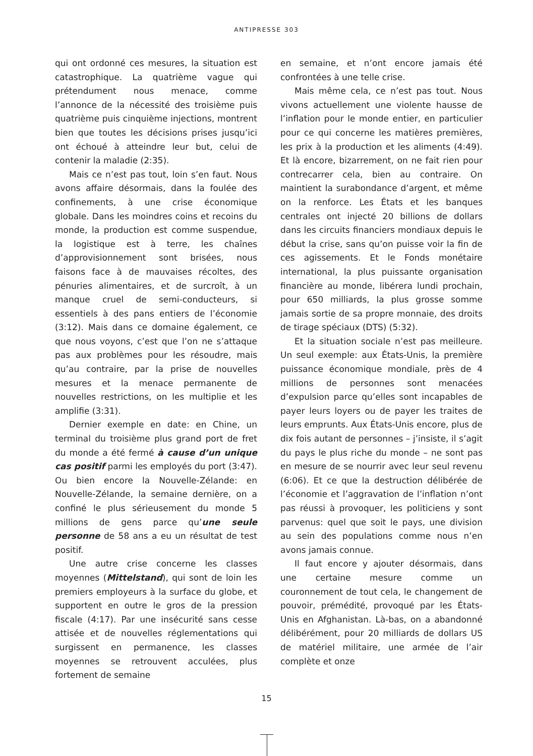ANTIPRESSE 303
qui ont ordonné ces mesures, la situation est catastrophique. La quatrième vague qui prétendument nous menace, comme l’annonce de la nécessité des troisième puis quatrième puis cinquième injections, montrent bien que toutes les décisions prises jusqu’ici ont échoué à atteindre leur but, celui de contenir la maladie (2:35).
Mais ce n’est pas tout, loin s’en faut. Nous avons affaire désormais, dans la foulée des confinements, à une crise économique globale. Dans les moindres coins et recoins du monde, la production est comme suspendue, la logistique est à terre, les chaînes d’approvisionnement sont brisées, nous faisons face à de mauvaises récoltes, des pénuries alimentaires, et de surcroît, à un manque cruel de semi-conducteurs, si essentiels à des pans entiers de l’économie (3:12). Mais dans ce domaine également, ce que nous voyons, c’est que l’on ne s’attaque pas aux problèmes pour les résoudre, mais qu’au contraire, par la prise de nouvelles mesures et la menace permanente de nouvelles restrictions, on les multiplie et les amplifie (3:31).
Dernier exemple en date: en Chine, un terminal du troisième plus grand port de fret du monde a été fermé à cause d’un unique cas positif parmi les employés du port (3:47). Ou bien encore la Nouvelle-Zélande: en Nouvelle-Zélande, la semaine dernière, on a confiné le plus sérieusement du monde 5 millions de gens parce qu’une seule personne de 58 ans a eu un résultat de test positif.
Une autre crise concerne les classes moyennes (Mittelstand), qui sont de loin les premiers employeurs à la surface du globe, et supportent en outre le gros de la pression fiscale (4:17). Par une insécurité sans cesse attisée et de nouvelles réglementations qui surgissent en permanence, les classes moyennes se retrouvent acculées, plus fortement de semaine
en semaine, et n’ont encore jamais été confrontées à une telle crise.
Mais même cela, ce n’est pas tout. Nous vivons actuellement une violente hausse de l’inflation pour le monde entier, en particulier pour ce qui concerne les matières premières, les prix à la production et les aliments (4:49). Et là encore, bizarrement, on ne fait rien pour contrecarrer cela, bien au contraire. On maintient la surabondance d’argent, et même on la renforce. Les États et les banques centrales ont injecté 20 billions de dollars dans les circuits financiers mondiaux depuis le début la crise, sans qu’on puisse voir la fin de ces agissements. Et le Fonds monétaire international, la plus puissante organisation financière au monde, libérera lundi prochain, pour 650 milliards, la plus grosse somme jamais sortie de sa propre monnaie, des droits de tirage spéciaux (DTS) (5:32).
Et la situation sociale n’est pas meilleure. Un seul exemple: aux États-Unis, la première puissance économique mondiale, près de 4 millions de personnes sont menacées d’expulsion parce qu’elles sont incapables de payer leurs loyers ou de payer les traites de leurs emprunts. Aux États-Unis encore, plus de dix fois autant de personnes – j’insiste, il s’agit du pays le plus riche du monde – ne sont pas en mesure de se nourrir avec leur seul revenu (6:06). Et ce que la destruction délibérée de l’économie et l’aggravation de l’inflation n’ont pas réussi à provoquer, les politiciens y sont parvenus: quel que soit le pays, une division au sein des populations comme nous n’en avons jamais connue.
Il faut encore y ajouter désormais, dans une certaine mesure comme un couronnement de tout cela, le changement de pouvoir, prémédité, provoqué par les États-Unis en Afghanistan. Là-bas, on a abandonné délibérément, pour 20 milliards de dollars US de matériel militaire, une armée de l’air complète et onze
15